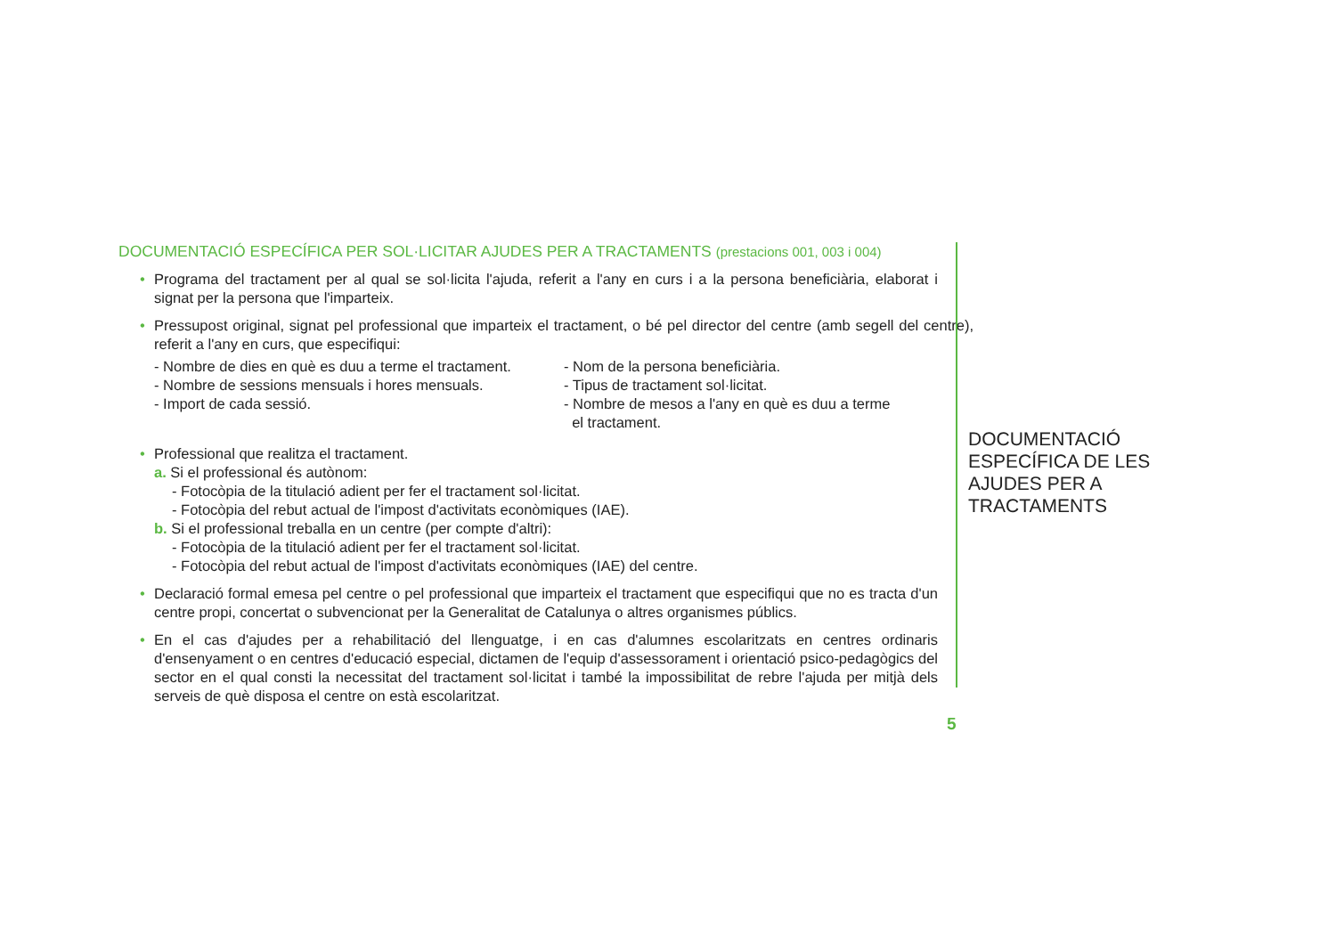DOCUMENTACIÓ ESPECÍFICA PER SOL·LICITAR AJUDES PER A TRACTAMENTS (prestacions 001, 003 i 004)
• Programa del tractament per al qual se sol·licita l'ajuda, referit a l'any en curs i a la persona beneficiària, elaborat i signat per la persona que l'imparteix.
• Pressupost original, signat pel professional que imparteix el tractament, o bé pel director del centre (amb segell del centre), referit a l'any en curs, que especifiqui:
- Nombre de dies en què es duu a terme el tractament.
- Nombre de sessions mensuals i hores mensuals.
- Import de cada sessió.
- Nom de la persona beneficiària.
- Tipus de tractament sol·licitat.
- Nombre de mesos a l'any en què es duu a terme
el tractament.
• Professional que realitza el tractament.
a. Si el professional és autònom:
- Fotocòpia de la titulació adient per fer el tractament sol·licitat.
- Fotocòpia del rebut actual de l'impost d'activitats econòmiques (IAE).
b. Si el professional treballa en un centre (per compte d'altri):
- Fotocòpia de la titulació adient per fer el tractament sol·licitat.
- Fotocòpia del rebut actual de l'impost d'activitats econòmiques (IAE) del centre.
• Declaració formal emesa pel centre o pel professional que imparteix el tractament que especifiqui que no es tracta d'un centre propi, concertat o subvencionat per la Generalitat de Catalunya o altres organismes públics.
• En el cas d'ajudes per a rehabilitació del llenguatge, i en cas d'alumnes escolaritzats en centres ordinaris d'ensenyament o en centres d'educació especial, dictamen de l'equip d'assessorament i orientació psico-pedagògics del sector en el qual consti la necessitat del tractament sol·licitat i també la impossibilitat de rebre l'ajuda per mitjà dels serveis de què disposa el centre on està escolaritzat.
DOCUMENTACIÓ ESPECÍFICA DE LES AJUDES PER A TRACTAMENTS
5